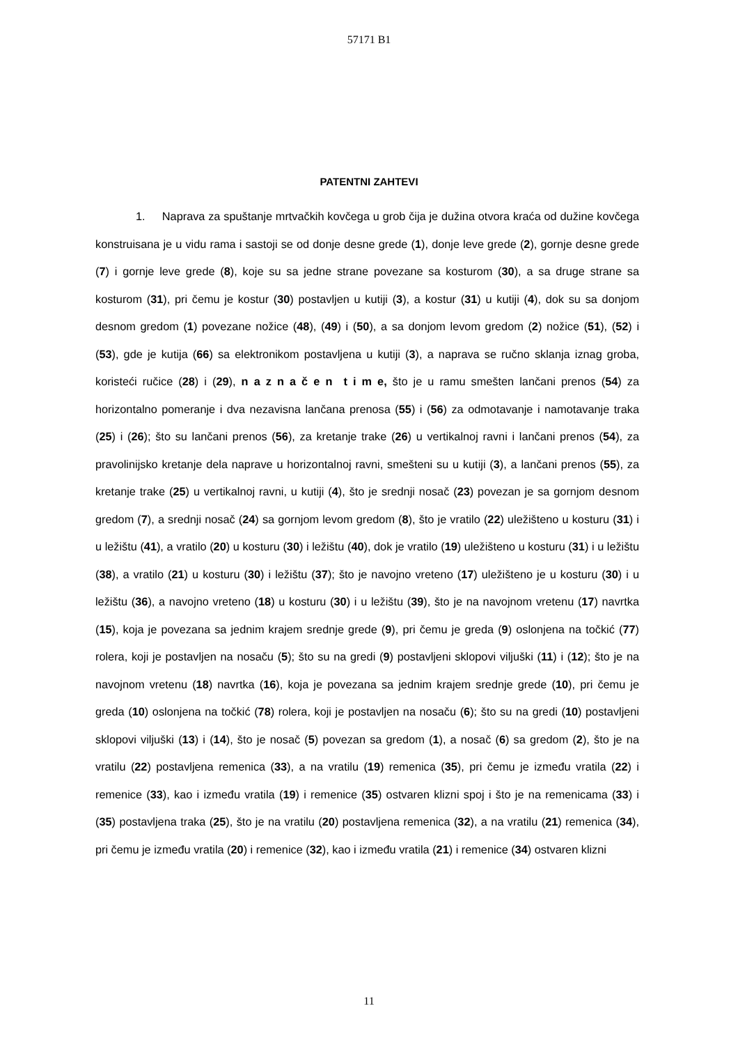57171 B1
PATENTNI ZAHTEVI
1. Naprava za spuštanje mrtvačkih kovčega u grob čija je dužina otvora kraća od dužine kovčega konstruisana je u vidu rama i sastoji se od donje desne grede (1), donje leve grede (2), gornje desne grede (7) i gornje leve grede (8), koje su sa jedne strane povezane sa kosturom (30), a sa druge strane sa kosturom (31), pri čemu je kostur (30) postavljen u kutiji (3), a kostur (31) u kutiji (4), dok su sa donjom desnom gredom (1) povezane nožice (48), (49) i (50), a sa donjom levom gredom (2) nožice (51), (52) i (53), gde je kutija (66) sa elektronikom postavljena u kutiji (3), a naprava se ručno sklanja iznag groba, koristeći ručice (28) i (29), n a z n a č e n t i m e, što je u ramu smešten lančani prenos (54) za horizontalno pomeranje i dva nezavisna lančana prenosa (55) i (56) za odmotavanje i namotavanje traka (25) i (26); što su lančani prenos (56), za kretanje trake (26) u vertikalnoj ravni i lančani prenos (54), za pravolinijsko kretanje dela naprave u horizontalnoj ravni, smešteni su u kutiji (3), a lančani prenos (55), za kretanje trake (25) u vertikalnoj ravni, u kutiji (4), što je srednji nosač (23) povezan je sa gornjom desnom gredom (7), a srednji nosač (24) sa gornjom levom gredom (8), što je vratilo (22) uležišteno u kosturu (31) i u ležištu (41), a vratilo (20) u kosturu (30) i ležištu (40), dok je vratilo (19) uležišteno u kosturu (31) i u ležištu (38), a vratilo (21) u kosturu (30) i ležištu (37); što je navojno vreteno (17) uležišteno je u kosturu (30) i u ležištu (36), a navojno vreteno (18) u kosturu (30) i u ležištu (39), što je na navojnom vretenu (17) navrtka (15), koja je povezana sa jednim krajem srednje grede (9), pri čemu je greda (9) oslonjena na točkić (77) rolera, koji je postavljen na nosaču (5); što su na gredi (9) postavljeni sklopovi viljuški (11) i (12); što je na navojnom vretenu (18) navrtka (16), koja je povezana sa jednim krajem srednje grede (10), pri čemu je greda (10) oslonjena na točkić (78) rolera, koji je postavljen na nosaču (6); što su na gredi (10) postavljeni sklopovi viljuški (13) i (14), što je nosač (5) povezan sa gredom (1), a nosač (6) sa gredom (2), što je na vratilu (22) postavljena remenica (33), a na vratilu (19) remenica (35), pri čemu je između vratila (22) i remenice (33), kao i između vratila (19) i remenice (35) ostvaren klizni spoj i što je na remenicama (33) i (35) postavljena traka (25), što je na vratilu (20) postavljena remenica (32), a na vratilu (21) remenica (34), pri čemu je između vratila (20) i remenice (32), kao i između vratila (21) i remenice (34) ostvaren klizni
11